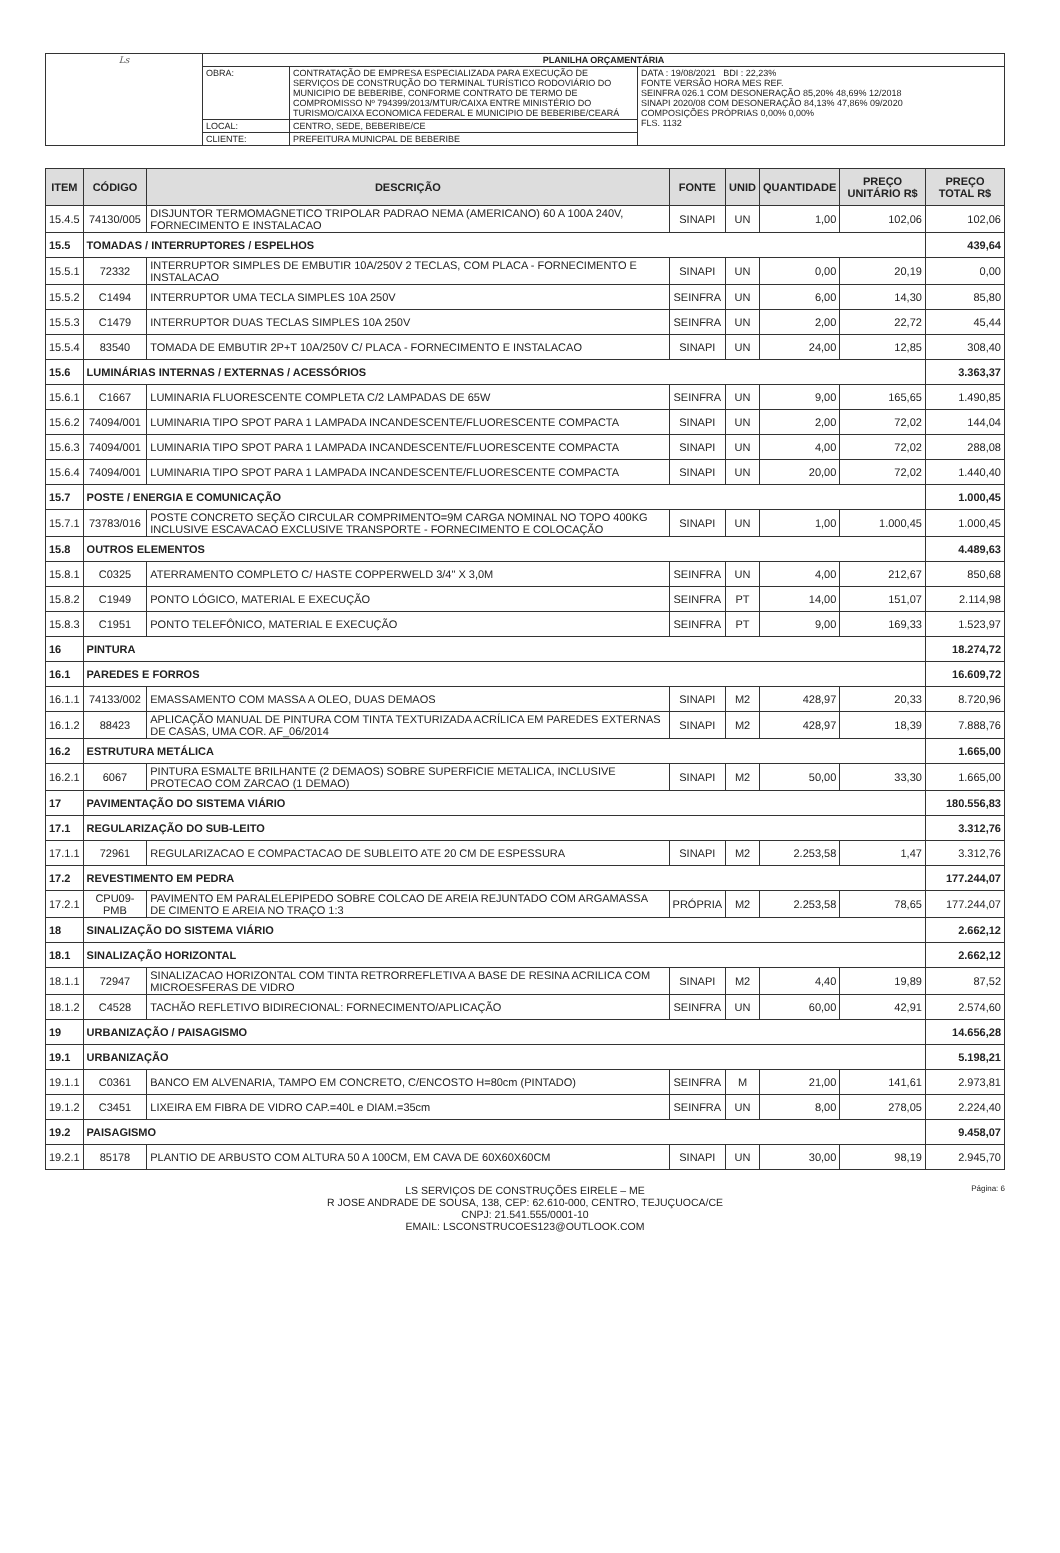| Ls | PLANILHA ORÇAMENTÁRIA | | |
| | OBRA: | CONTRATAÇÃO DE EMPRESA ESPECIALIZADA PARA EXECUÇÃO DE SERVIÇOS DE CONSTRUÇÃO DO TERMINAL TURÍSTICO RODOVIÁRIO DO MUNICIPIO DE BEBERIBE, CONFORME CONTRATO DE TERMO DE COMPROMISSO Nº 794399/2013/MTUR/CAIXA ENTRE MINISTÉRIO DO TURISMO/CAIXA ECONOMICA FEDERAL E MUNICIPIO DE BEBERIBE/CEARÁ | DATA : 19/08/2021 BDI : 22,23% FONTE VERSÃO HORA MES REF. SEINFRA 026.1 COM DESONERAÇÃO 85,20% 48,69% 12/2018 SINAPI 2020/08 COM DESONERAÇÃO 84,13% 47,86% 09/2020 COMPOSIÇÕES PRÓPRIAS 0,00% 0,00% FLS. 1132 |
| | LOCAL: | CENTRO, SEDE, BEBERIBE/CE | |
| | CLIENTE: | PREFEITURA MUNICPAL DE BEBERIBE | |
| ITEM | CÓDIGO | DESCRIÇÃO | FONTE | UNID | QUANTIDADE | PREÇO UNITÁRIO R$ | PREÇO TOTAL R$ |
| --- | --- | --- | --- | --- | --- | --- | --- |
| 15.4.5 | 74130/005 | DISJUNTOR TERMOMAGNETICO TRIPOLAR PADRAO NEMA (AMERICANO) 60 A 100A 240V, FORNECIMENTO E INSTALACAO | SINAPI | UN | 1,00 | 102,06 | 102,06 |
| 15.5 | TOMADAS / INTERRUPTORES / ESPELHOS | | | | | | 439,64 |
| 15.5.1 | 72332 | INTERRUPTOR SIMPLES DE EMBUTIR 10A/250V 2 TECLAS, COM PLACA - FORNECIMENTO E INSTALACAO | SINAPI | UN | 0,00 | 20,19 | 0,00 |
| 15.5.2 | C1494 | INTERRUPTOR UMA TECLA SIMPLES 10A 250V | SEINFRA | UN | 6,00 | 14,30 | 85,80 |
| 15.5.3 | C1479 | INTERRUPTOR DUAS TECLAS SIMPLES 10A 250V | SEINFRA | UN | 2,00 | 22,72 | 45,44 |
| 15.5.4 | 83540 | TOMADA DE EMBUTIR 2P+T 10A/250V C/ PLACA - FORNECIMENTO E INSTALACAO | SINAPI | UN | 24,00 | 12,85 | 308,40 |
| 15.6 | LUMINÁRIAS INTERNAS / EXTERNAS / ACESSÓRIOS | | | | | | 3.363,37 |
| 15.6.1 | C1667 | LUMINARIA FLUORESCENTE COMPLETA C/2 LAMPADAS DE 65W | SEINFRA | UN | 9,00 | 165,65 | 1.490,85 |
| 15.6.2 | 74094/001 | LUMINARIA TIPO SPOT PARA 1 LAMPADA INCANDESCENTE/FLUORESCENTE COMPACTA | SINAPI | UN | 2,00 | 72,02 | 144,04 |
| 15.6.3 | 74094/001 | LUMINARIA TIPO SPOT PARA 1 LAMPADA INCANDESCENTE/FLUORESCENTE COMPACTA | SINAPI | UN | 4,00 | 72,02 | 288,08 |
| 15.6.4 | 74094/001 | LUMINARIA TIPO SPOT PARA 1 LAMPADA INCANDESCENTE/FLUORESCENTE COMPACTA | SINAPI | UN | 20,00 | 72,02 | 1.440,40 |
| 15.7 | POSTE / ENERGIA E COMUNICAÇÃO | | | | | | 1.000,45 |
| 15.7.1 | 73783/016 | POSTE CONCRETO SEÇÃO CIRCULAR COMPRIMENTO=9M CARGA NOMINAL NO TOPO 400KG INCLUSIVE ESCAVACAO EXCLUSIVE TRANSPORTE - FORNECIMENTO E COLOCAÇÃO | SINAPI | UN | 1,00 | 1.000,45 | 1.000,45 |
| 15.8 | OUTROS ELEMENTOS | | | | | | 4.489,63 |
| 15.8.1 | C0325 | ATERRAMENTO COMPLETO C/ HASTE COPPERWELD 3/4" X 3,0M | SEINFRA | UN | 4,00 | 212,67 | 850,68 |
| 15.8.2 | C1949 | PONTO LÓGICO, MATERIAL E EXECUÇÃO | SEINFRA | PT | 14,00 | 151,07 | 2.114,98 |
| 15.8.3 | C1951 | PONTO TELEFÔNICO, MATERIAL E EXECUÇÃO | SEINFRA | PT | 9,00 | 169,33 | 1.523,97 |
| 16 | PINTURA | | | | | | 18.274,72 |
| 16.1 | PAREDES E FORROS | | | | | | 16.609,72 |
| 16.1.1 | 74133/002 | EMASSAMENTO COM MASSA A OLEO, DUAS DEMAOS | SINAPI | M2 | 428,97 | 20,33 | 8.720,96 |
| 16.1.2 | 88423 | APLICAÇÃO MANUAL DE PINTURA COM TINTA TEXTURIZADA ACRÍLICA EM PAREDES EXTERNAS DE CASAS, UMA COR. AF_06/2014 | SINAPI | M2 | 428,97 | 18,39 | 7.888,76 |
| 16.2 | ESTRUTURA METÁLICA | | | | | | 1.665,00 |
| 16.2.1 | 6067 | PINTURA ESMALTE BRILHANTE (2 DEMAOS) SOBRE SUPERFICIE METALICA, INCLUSIVE PROTECAO COM ZARCAO (1 DEMAO) | SINAPI | M2 | 50,00 | 33,30 | 1.665,00 |
| 17 | PAVIMENTAÇÃO DO SISTEMA VIÁRIO | | | | | | 180.556,83 |
| 17.1 | REGULARIZAÇÃO DO SUB-LEITO | | | | | | 3.312,76 |
| 17.1.1 | 72961 | REGULARIZACAO E COMPACTACAO DE SUBLEITO ATE 20 CM DE ESPESSURA | SINAPI | M2 | 2.253,58 | 1,47 | 3.312,76 |
| 17.2 | REVESTIMENTO EM PEDRA | | | | | | 177.244,07 |
| 17.2.1 | CPU09-PMB | PAVIMENTO EM PARALELEPIPEDO SOBRE COLCAO DE AREIA REJUNTADO COM ARGAMASSA DE CIMENTO E AREIA NO TRAÇO 1:3 | PRÓPRIA | M2 | 2.253,58 | 78,65 | 177.244,07 |
| 18 | SINALIZAÇÃO DO SISTEMA VIÁRIO | | | | | | 2.662,12 |
| 18.1 | SINALIZAÇÃO HORIZONTAL | | | | | | 2.662,12 |
| 18.1.1 | 72947 | SINALIZACAO HORIZONTAL COM TINTA RETRORREFLETIVA A BASE DE RESINA ACRILICA COM MICROESFERAS DE VIDRO | SINAPI | M2 | 4,40 | 19,89 | 87,52 |
| 18.1.2 | C4528 | TACHÃO REFLETIVO BIDIRECIONAL: FORNECIMENTO/APLICAÇÃO | SEINFRA | UN | 60,00 | 42,91 | 2.574,60 |
| 19 | URBANIZAÇÃO / PAISAGISMO | | | | | | 14.656,28 |
| 19.1 | URBANIZAÇÃO | | | | | | 5.198,21 |
| 19.1.1 | C0361 | BANCO EM ALVENARIA, TAMPO EM CONCRETO, C/ENCOSTO H=80cm (PINTADO) | SEINFRA | M | 21,00 | 141,61 | 2.973,81 |
| 19.1.2 | C3451 | LIXEIRA EM FIBRA DE VIDRO CAP.=40L e DIAM.=35cm | SEINFRA | UN | 8,00 | 278,05 | 2.224,40 |
| 19.2 | PAISAGISMO | | | | | | 9.458,07 |
| 19.2.1 | 85178 | PLANTIO DE ARBUSTO COM ALTURA 50 A 100CM, EM CAVA DE 60X60X60CM | SINAPI | UN | 30,00 | 98,19 | 2.945,70 |
Página: 6 LS SERVIÇOS DE CONSTRUÇÕES EIRELE – ME
R JOSE ANDRADE DE SOUSA, 138, CEP: 62.610-000, CENTRO, TEJUÇUOCA/CE
CNPJ: 21.541.555/0001-10
EMAIL: LSCONSTRUCOES123@OUTLOOK.COM